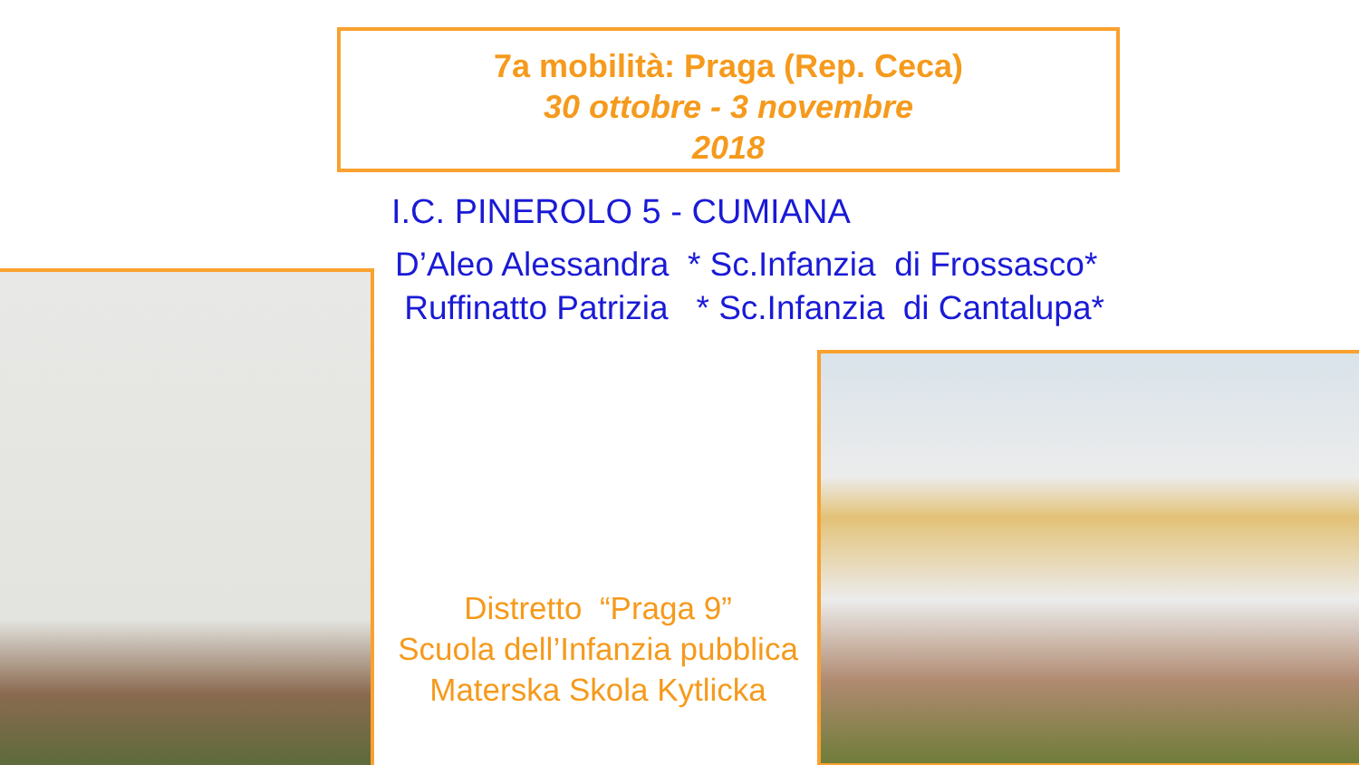7a mobilità: Praga (Rep. Ceca)
30 ottobre - 3 novembre
2018
I.C. PINEROLO 5 - CUMIANA
D’Aleo Alessandra * Sc.Infanzia di Frossasco*
Ruffinatto Patrizia * Sc.Infanzia di Cantalupa*
Distretto “Praga 9”
Scuola dell’Infanzia pubblica
Materska Skola Kytlicka